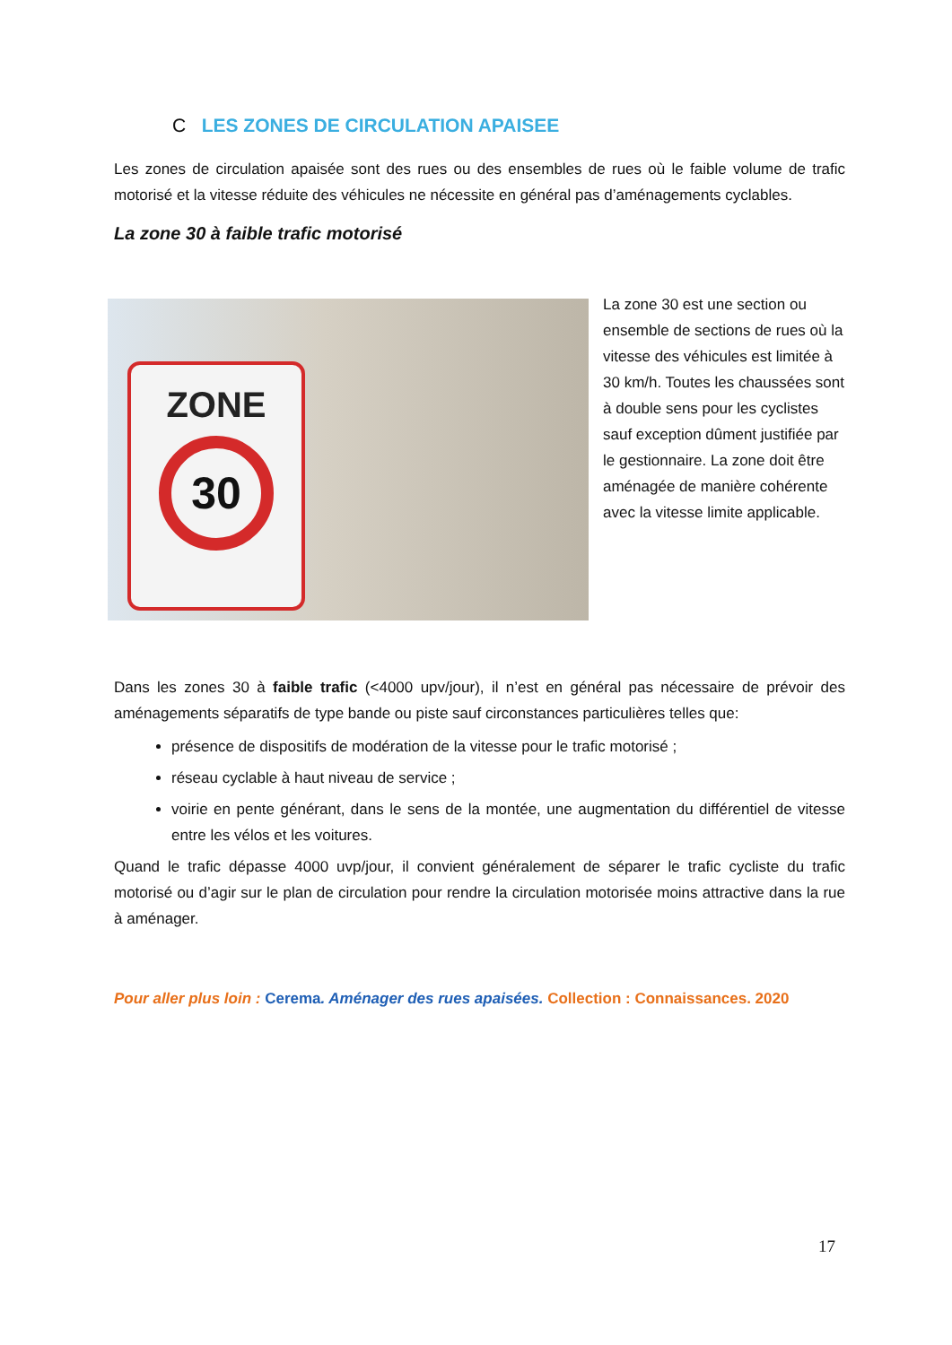C LES ZONES DE CIRCULATION APAISEE
Les zones de circulation apaisée sont des rues ou des ensembles de rues où le faible volume de trafic motorisé et la vitesse réduite des véhicules ne nécessite en général pas d’aménagements cyclables.
La zone 30 à faible trafic motorisé
ZONE
30
La zone 30 est une section ou ensemble de sections de rues où la vitesse des véhicules est limitée à 30 km/h. Toutes les chaussées sont à double sens pour les cyclistes sauf exception dûment justifiée par le gestionnaire. La zone doit être aménagée de manière cohérente avec la vitesse limite applicable.
Dans les zones 30 à faible trafic (<4000 upv/jour), il n’est en général pas nécessaire de prévoir des aménagements séparatifs de type bande ou piste sauf circonstances particulières telles que:
présence de dispositifs de modération de la vitesse pour le trafic motorisé ;
réseau cyclable à haut niveau de service ;
voirie en pente générant, dans le sens de la montée, une augmentation du différentiel de vitesse entre les vélos et les voitures.
Quand le trafic dépasse 4000 uvp/jour, il convient généralement de séparer le trafic cycliste du trafic motorisé ou d’agir sur le plan de circulation pour rendre la circulation motorisée moins attractive dans la rue à aménager.
Pour aller plus loin : Cerema. Aménager des rues apaisées. Collection : Connaissances. 2020
17